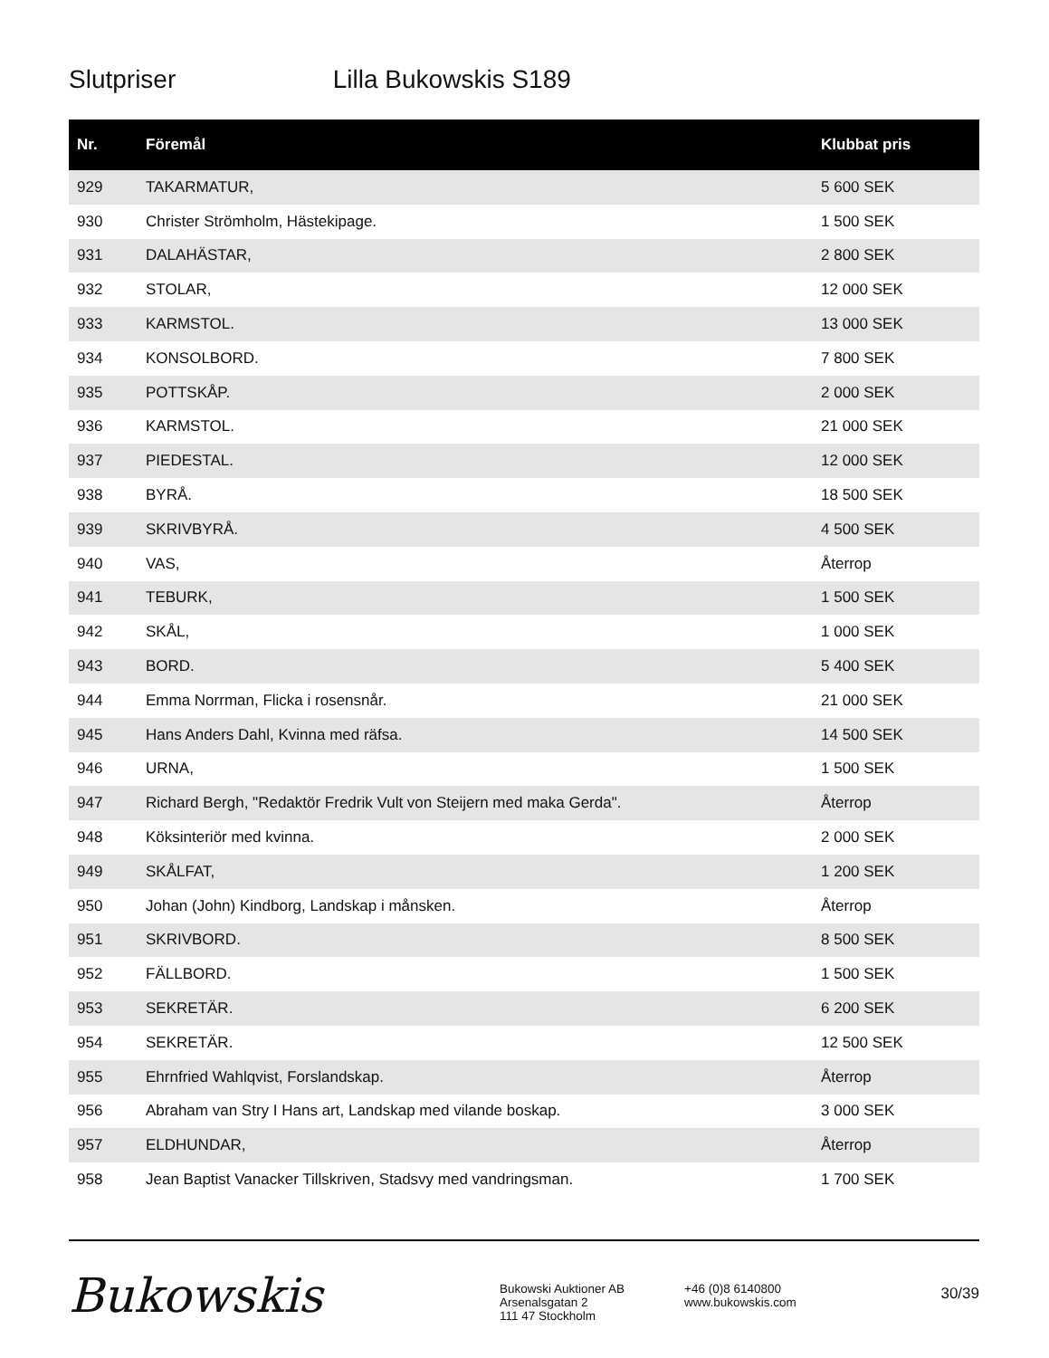Slutpriser Lilla Bukowskis S189
| Nr. | Föremål | Klubbat pris |
| --- | --- | --- |
| 929 | TAKARMATUR, | 5 600 SEK |
| 930 | Christer Strömholm, Hästekipage. | 1 500 SEK |
| 931 | DALAHÄSTAR, | 2 800 SEK |
| 932 | STOLAR, | 12 000 SEK |
| 933 | KARMSTOL. | 13 000 SEK |
| 934 | KONSOLBORD. | 7 800 SEK |
| 935 | POTTSKÅP. | 2 000 SEK |
| 936 | KARMSTOL. | 21 000 SEK |
| 937 | PIEDESTAL. | 12 000 SEK |
| 938 | BYRÅ. | 18 500 SEK |
| 939 | SKRIVBYRÅ. | 4 500 SEK |
| 940 | VAS, | Återrop |
| 941 | TEBURK, | 1 500 SEK |
| 942 | SKÅL, | 1 000 SEK |
| 943 | BORD. | 5 400 SEK |
| 944 | Emma Norrman, Flicka i rosensnår. | 21 000 SEK |
| 945 | Hans Anders Dahl, Kvinna med räfsa. | 14 500 SEK |
| 946 | URNA, | 1 500 SEK |
| 947 | Richard Bergh, "Redaktör Fredrik Vult von Steijern med maka Gerda". | Återrop |
| 948 | Köksinteriör med kvinna. | 2 000 SEK |
| 949 | SKÅLFAT, | 1 200 SEK |
| 950 | Johan (John) Kindborg, Landskap i månsken. | Återrop |
| 951 | SKRIVBORD. | 8 500 SEK |
| 952 | FÄLLBORD. | 1 500 SEK |
| 953 | SEKRETÄR. | 6 200 SEK |
| 954 | SEKRETÄR. | 12 500 SEK |
| 955 | Ehrnfried Wahlqvist, Forslandskap. | Återrop |
| 956 | Abraham van Stry I Hans art, Landskap med vilande boskap. | 3 000 SEK |
| 957 | ELDHUNDAR, | Återrop |
| 958 | Jean Baptist Vanacker Tillskriven, Stadsvy med vandringsman. | 1 700 SEK |
Bukowskis
Bukowski Auktioner AB
Arsenalsgatan 2
111 47 Stockholm
+46 (0)8 6140800
www.bukowskis.com
30/39